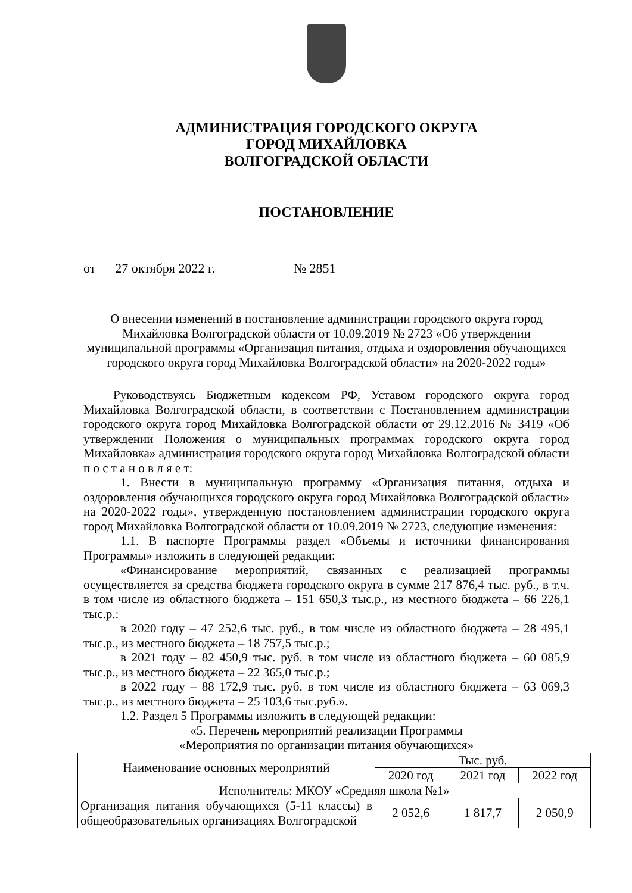АДМИНИСТРАЦИЯ ГОРОДСКОГО ОКРУГА
ГОРОД МИХАЙЛОВКА
ВОЛГОГРАДСКОЙ ОБЛАСТИ
ПОСТАНОВЛЕНИЕ
от 27 октября 2022 г. № 2851
О внесении изменений в постановление администрации городского округа город Михайловка Волгоградской области от 10.09.2019 № 2723 «Об утверждении муниципальной программы «Организация питания, отдыха и оздоровления обучающихся городского округа город Михайловка Волгоградской области» на 2020-2022 годы»
Руководствуясь Бюджетным кодексом РФ, Уставом городского округа город Михайловка Волгоградской области, в соответствии с Постановлением администрации городского округа город Михайловка Волгоградской области от 29.12.2016 № 3419 «Об утверждении Положения о муниципальных программах городского округа город Михайловка» администрация городского округа город Михайловка Волгоградской области п о с т а н о в л я е т:
1. Внести в муниципальную программу «Организация питания, отдыха и оздоровления обучающихся городского округа город Михайловка Волгоградской области» на 2020-2022 годы», утвержденную постановлением администрации городского округа город Михайловка Волгоградской области от 10.09.2019 № 2723, следующие изменения:
1.1. В паспорте Программы раздел «Объемы и источники финансирования Программы» изложить в следующей редакции:
«Финансирование мероприятий, связанных с реализацией программы осуществляется за средства бюджета городского округа в сумме 217 876,4 тыс. руб., в т.ч. в том числе из областного бюджета – 151 650,3 тыс.р., из местного бюджета – 66 226,1 тыс.р.:
в 2020 году – 47 252,6 тыс. руб., в том числе из областного бюджета – 28 495,1 тыс.р., из местного бюджета – 18 757,5 тыс.р.;
в 2021 году – 82 450,9 тыс. руб. в том числе из областного бюджета – 60 085,9 тыс.р., из местного бюджета – 22 365,0 тыс.р.;
в 2022 году – 88 172,9 тыс. руб. в том числе из областного бюджета – 63 069,3 тыс.р., из местного бюджета – 25 103,6 тыс.руб.».
1.2. Раздел 5 Программы изложить в следующей редакции:
«5. Перечень мероприятий реализации Программы
«Мероприятия по организации питания обучающихся»
| Наименование основных мероприятий | Тыс. руб. | | |
| --- | --- | --- | --- |
| | 2020 год | 2021 год | 2022 год |
| Исполнитель: МКОУ «Средняя школа №1» | | | |
| Организация питания обучающихся (5-11 классы) в общеобразовательных организациях Волгоградской | 2 052,6 | 1 817,7 | 2 050,9 |